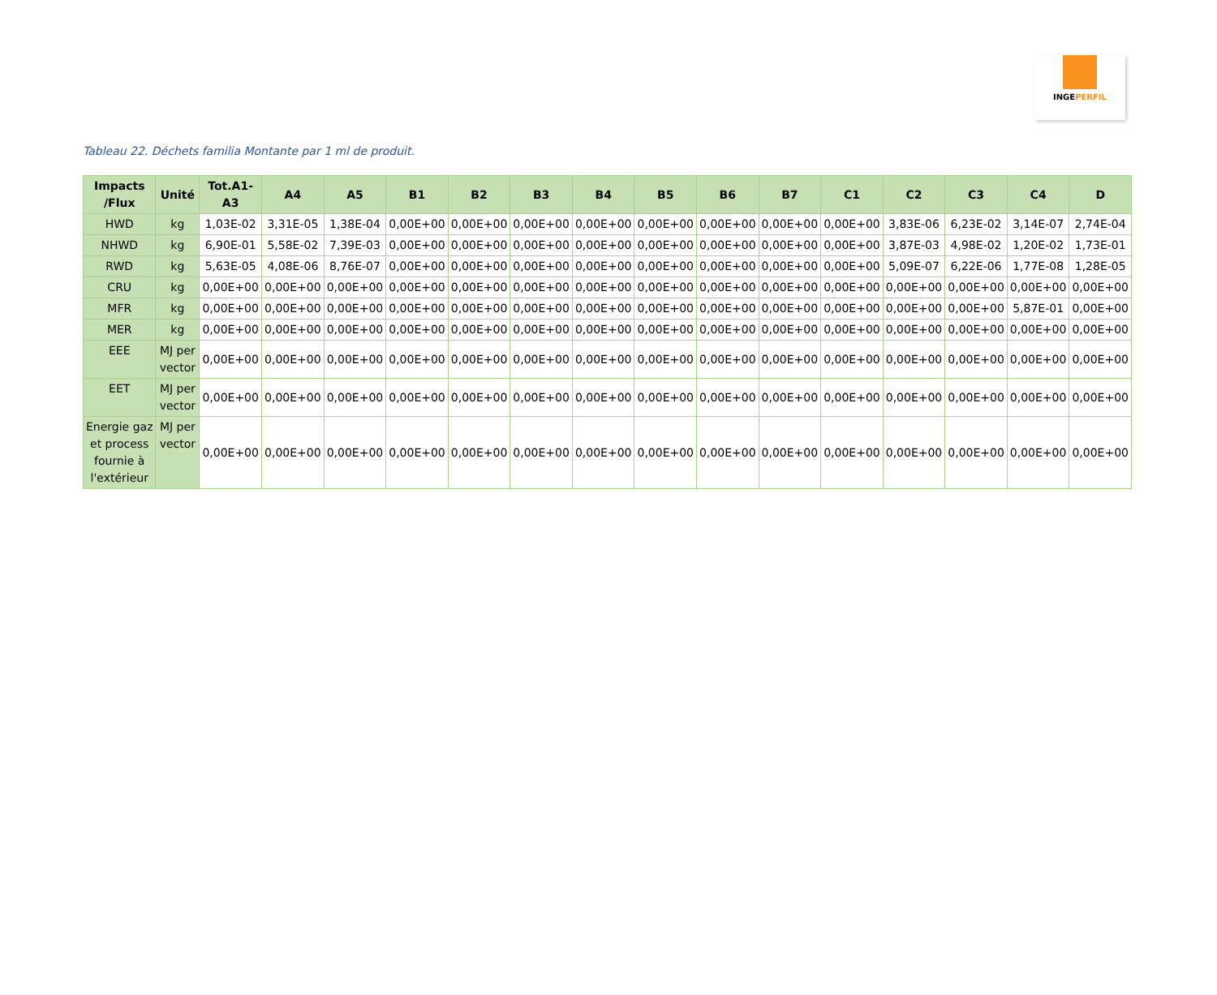INGEPERFIL
Tableau 22. Déchets familia Montante par 1 ml de produit.
| Impacts /Flux | Unité | Tot.A1-A3 | A4 | A5 | B1 | B2 | B3 | B4 | B5 | B6 | B7 | C1 | C2 | C3 | C4 | D |
| --- | --- | --- | --- | --- | --- | --- | --- | --- | --- | --- | --- | --- | --- | --- | --- | --- |
| HWD | kg | 1,03E-02 | 3,31E-05 | 1,38E-04 | 0,00E+00 | 0,00E+00 | 0,00E+00 | 0,00E+00 | 0,00E+00 | 0,00E+00 | 0,00E+00 | 0,00E+00 | 3,83E-06 | 6,23E-02 | 3,14E-07 | 2,74E-04 |
| NHWD | kg | 6,90E-01 | 5,58E-02 | 7,39E-03 | 0,00E+00 | 0,00E+00 | 0,00E+00 | 0,00E+00 | 0,00E+00 | 0,00E+00 | 0,00E+00 | 0,00E+00 | 3,87E-03 | 4,98E-02 | 1,20E-02 | 1,73E-01 |
| RWD | kg | 5,63E-05 | 4,08E-06 | 8,76E-07 | 0,00E+00 | 0,00E+00 | 0,00E+00 | 0,00E+00 | 0,00E+00 | 0,00E+00 | 0,00E+00 | 0,00E+00 | 5,09E-07 | 6,22E-06 | 1,77E-08 | 1,28E-05 |
| CRU | kg | 0,00E+00 | 0,00E+00 | 0,00E+00 | 0,00E+00 | 0,00E+00 | 0,00E+00 | 0,00E+00 | 0,00E+00 | 0,00E+00 | 0,00E+00 | 0,00E+00 | 0,00E+00 | 0,00E+00 | 0,00E+00 | 0,00E+00 |
| MFR | kg | 0,00E+00 | 0,00E+00 | 0,00E+00 | 0,00E+00 | 0,00E+00 | 0,00E+00 | 0,00E+00 | 0,00E+00 | 0,00E+00 | 0,00E+00 | 0,00E+00 | 0,00E+00 | 0,00E+00 | 5,87E-01 | 0,00E+00 |
| MER | kg | 0,00E+00 | 0,00E+00 | 0,00E+00 | 0,00E+00 | 0,00E+00 | 0,00E+00 | 0,00E+00 | 0,00E+00 | 0,00E+00 | 0,00E+00 | 0,00E+00 | 0,00E+00 | 0,00E+00 | 0,00E+00 | 0,00E+00 |
| EEE | MJ per vector | 0,00E+00 | 0,00E+00 | 0,00E+00 | 0,00E+00 | 0,00E+00 | 0,00E+00 | 0,00E+00 | 0,00E+00 | 0,00E+00 | 0,00E+00 | 0,00E+00 | 0,00E+00 | 0,00E+00 | 0,00E+00 | 0,00E+00 |
| EET | MJ per vector | 0,00E+00 | 0,00E+00 | 0,00E+00 | 0,00E+00 | 0,00E+00 | 0,00E+00 | 0,00E+00 | 0,00E+00 | 0,00E+00 | 0,00E+00 | 0,00E+00 | 0,00E+00 | 0,00E+00 | 0,00E+00 | 0,00E+00 |
| Energie gaz et process fournie à l'extérieur | MJ per vector | 0,00E+00 | 0,00E+00 | 0,00E+00 | 0,00E+00 | 0,00E+00 | 0,00E+00 | 0,00E+00 | 0,00E+00 | 0,00E+00 | 0,00E+00 | 0,00E+00 | 0,00E+00 | 0,00E+00 | 0,00E+00 | 0,00E+00 |